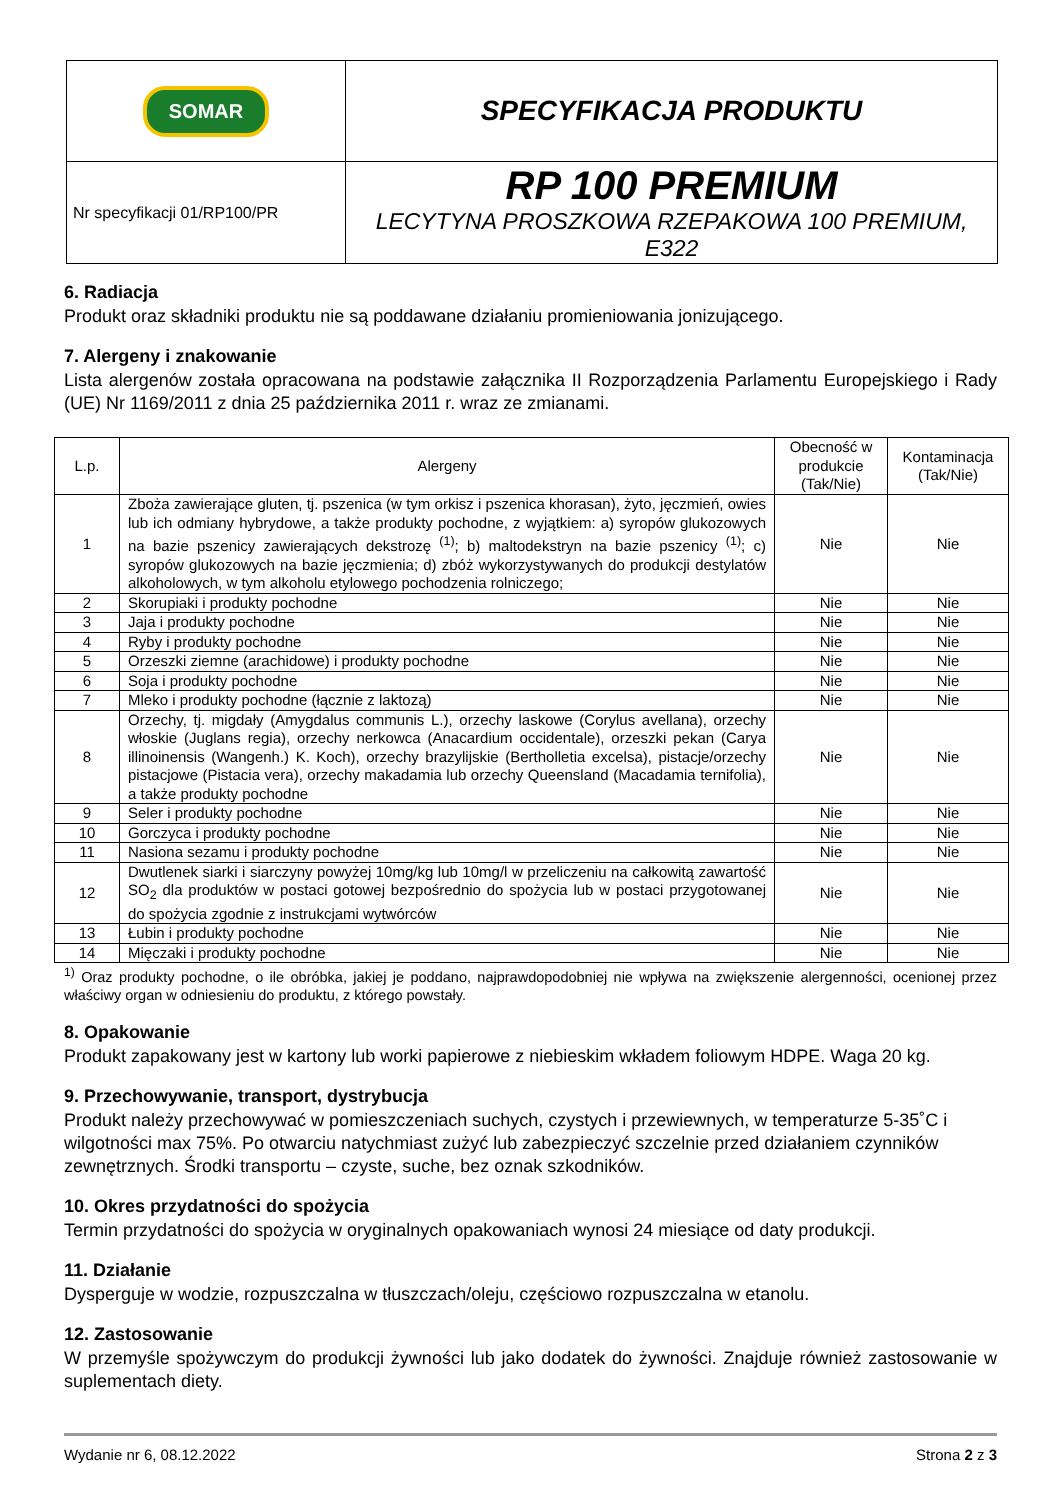| SOMAR | SPECYFIKACJA PRODUKTU |
| Nr specyfikacji 01/RP100/PR | RP 100 PREMIUM LECYTYNA PROSZKOWA RZEPAKOWA 100 PREMIUM, E322 |
6. Radiacja
Produkt oraz składniki produktu nie są poddawane działaniu promieniowania jonizującego.
7. Alergeny i znakowanie
Lista alergenów została opracowana na podstawie załącznika II Rozporządzenia Parlamentu Europejskiego i Rady (UE) Nr 1169/2011 z dnia 25 października 2011 r. wraz ze zmianami.
| L.p. | Alergeny | Obecność w produkcie (Tak/Nie) | Kontaminacja (Tak/Nie) |
| --- | --- | --- | --- |
| 1 | Zboża zawierające gluten, tj. pszenica (w tym orkisz i pszenica khorasan), żyto, jęczmień, owies lub ich odmiany hybrydowe, a także produkty pochodne, z wyjątkiem: a) syropów glukozowych na bazie pszenicy zawierających dekstrozę <sup>(1)</sup>; b) maltodekstryn na bazie pszenicy <sup>(1)</sup>; c) syropów glukozowych na bazie jęczmienia; d) zbóż wykorzystywanych do produkcji destylatów alkoholowych, w tym alkoholu etylowego pochodzenia rolniczego; | Nie | Nie |
| 2 | Skorupiaki i produkty pochodne | Nie | Nie |
| 3 | Jaja i produkty pochodne | Nie | Nie |
| 4 | Ryby i produkty pochodne | Nie | Nie |
| 5 | Orzeszki ziemne (arachidowe) i produkty pochodne | Nie | Nie |
| 6 | Soja i produkty pochodne | Nie | Nie |
| 7 | Mleko i produkty pochodne (łącznie z laktozą) | Nie | Nie |
| 8 | Orzechy, tj. migdały (Amygdalus communis L.), orzechy laskowe (Corylus avellana), orzechy włoskie (Juglans regia), orzechy nerkowca (Anacardium occidentale), orzeszki pekan (Carya illinoinensis (Wangenh.) K. Koch), orzechy brazylijskie (Bertholletia excelsa), pistacje/orzechy pistacjowe (Pistacia vera), orzechy makadamia lub orzechy Queensland (Macadamia ternifolia), a także produkty pochodne | Nie | Nie |
| 9 | Seler i produkty pochodne | Nie | Nie |
| 10 | Gorczyca i produkty pochodne | Nie | Nie |
| 11 | Nasiona sezamu i produkty pochodne | Nie | Nie |
| 12 | Dwutlenek siarki i siarczyny powyżej 10mg/kg lub 10mg/l w przeliczeniu na całkowitą zawartość SO<sub>2</sub> dla produktów w postaci gotowej bezpośrednio do spożycia lub w postaci przygotowanej do spożycia zgodnie z instrukcjami wytwórców | Nie | Nie |
| 13 | Łubin i produkty pochodne | Nie | Nie |
| 14 | Mięczaki i produkty pochodne | Nie | Nie |
<sup>1)</sup> Oraz produkty pochodne, o ile obróbka, jakiej je poddano, najprawdopodobniej nie wpływa na zwiększenie alergenności, ocenionej przez właściwy organ w odniesieniu do produktu, z którego powstały.
8. Opakowanie
Produkt zapakowany jest w kartony lub worki papierowe z niebieskim wkładem foliowym HDPE. Waga 20 kg.
9. Przechowywanie, transport, dystrybucja
Produkt należy przechowywać w pomieszczeniach suchych, czystych i przewiewnych, w temperaturze 5-35˚C i wilgotności max 75%. Po otwarciu natychmiast zużyć lub zabezpieczyć szczelnie przed działaniem czynników zewnętrznych. Środki transportu – czyste, suche, bez oznak szkodników.
10. Okres przydatności do spożycia
Termin przydatności do spożycia w oryginalnych opakowaniach wynosi 24 miesiące od daty produkcji.
11. Działanie
Dysperguje w wodzie, rozpuszczalna w tłuszczach/oleju, częściowo rozpuszczalna w etanolu.
12. Zastosowanie
W przemyśle spożywczym do produkcji żywności lub jako dodatek do żywności. Znajduje również zastosowanie w suplementach diety.
Wydanie nr 6, 08.12.2022 Strona 2 z 3